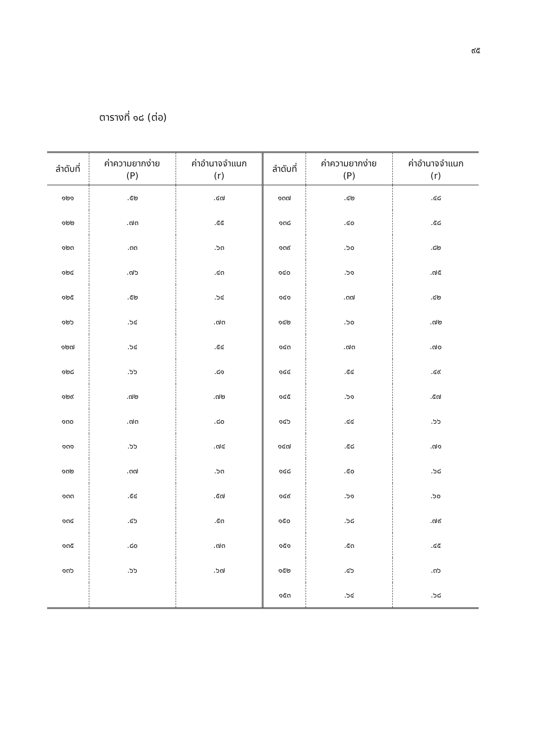๙๕
ตารางที่ ๑๘ (ต่อ)
| ลำดับที่ | ค่าความยากง่าย (P) | ค่าอำนาจจำแนก (r) | ลำดับที่ | ค่าความยากง่าย (P) | ค่าอำนาจจำแนก (r) |
| --- | --- | --- | --- | --- | --- |
| ๑๒๑ | .๕๒ | .๔๗ | ๑๓๗ | .๔๒ | .๔๘ |
| ๑๒๒ | .๗๓ | .๕๕ | ๑๓๘ | .๔๐ | .๕๘ |
| ๑๒๓ | .๓๓ | .๖๓ | ๑๓๙ | .๖๐ | .๘๒ |
| ๑๒๔ | .๗๖ | .๔๓ | ๑๔๐ | .๖๑ | .๗๕ |
| ๑๒๕ | .๕๒ | .๖๔ | ๑๔๑ | .๓๗ | .๔๒ |
| ๑๒๖ | .๖๔ | .๗๓ | ๑๔๒ | .๖๐ | .๗๒ |
| ๑๒๗ | .๖๔ | .๕๔ | ๑๔๓ | .๗๓ | .๗๐ |
| ๑๒๘ | .๖๖ | .๘๑ | ๑๔๔ | .๕๔ | .๔๙ |
| ๑๒๙ | .๗๒ | .๗๒ | ๑๔๕ | .๖๑ | .๕๗ |
| ๑๓๐ | .๗๓ | .๘๐ | ๑๔๖ | .๔๔ | .๖๖ |
| ๑๓๑ | .๖๖ | .๗๔ | ๑๔๗ | .๕๘ | .๗๑ |
| ๑๓๒ | .๓๗ | .๖๓ | ๑๔๘ | .๕๐ | .๖๘ |
| ๑๓๓ | .๕๔ | .๕๗ | ๑๔๙ | .๖๑ | .๖๐ |
| ๑๓๔ | .๔๖ | .๕๓ | ๑๕๐ | .๖๘ | .๗๙ |
| ๑๓๕ | .๘๐ | .๗๓ | ๑๕๑ | .๕๓ | .๔๕ |
| ๑๓๖ | .๖๖ | .๖๗ | ๑๕๒ | .๔๖ | .๓๖ |
| | | | ๑๕๓ | .๖๔ | .๖๘ |